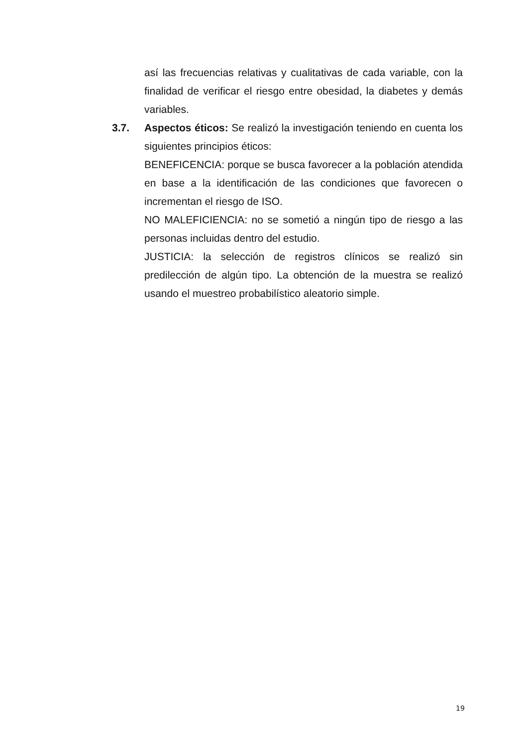así las frecuencias relativas y cualitativas de cada variable, con la finalidad de verificar el riesgo entre obesidad, la diabetes y demás variables.
3.7. Aspectos éticos: Se realizó la investigación teniendo en cuenta los siguientes principios éticos:
BENEFICENCIA: porque se busca favorecer a la población atendida en base a la identificación de las condiciones que favorecen o incrementan el riesgo de ISO.
NO MALEFICIENCIA: no se sometió a ningún tipo de riesgo a las personas incluidas dentro del estudio.
JUSTICIA: la selección de registros clínicos se realizó sin predilección de algún tipo. La obtención de la muestra se realizó usando el muestreo probabilístico aleatorio simple.
19